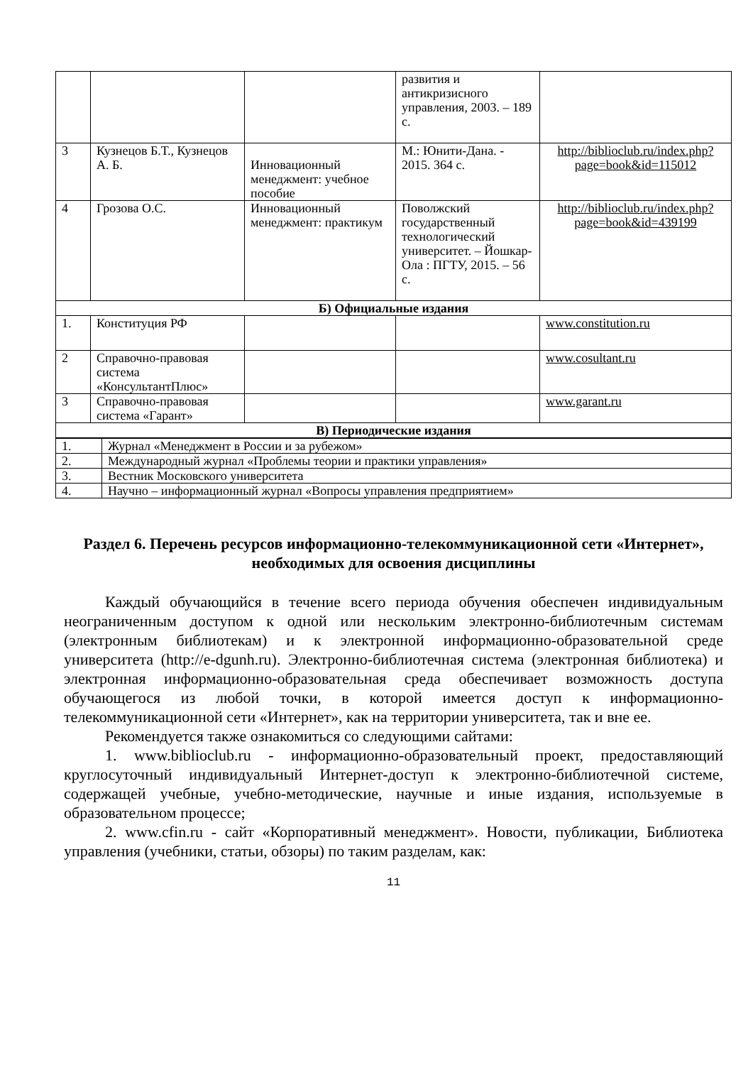| | | | развития и антикризисного управления, 2003. – 189 с. | |
| 3 | Кузнецов Б.Т., Кузнецов А. Б. | Инновационный менеджмент: учебное пособие | М.: Юнити-Дана. - 2015. 364 с. | http://biblioclub.ru/index.php?page=book&id=115012 |
| 4 | Грозова О.С. | Инновационный менеджмент: практикум | Поволжский государственный технологический университет. – Йошкар-Ола : ПГТУ, 2015. – 56 с. | http://biblioclub.ru/index.php?page=book&id=439199 |
| Б) Официальные издания | | | | |
| 1. | Конституция РФ | | | www.constitution.ru |
| 2 | Справочно-правовая система «КонсультантПлюс» | | | www.cosultant.ru |
| 3 | Справочно-правовая система «Гарант» | | | www.garant.ru |
| В) Периодические издания | | | | |
| 1. | Журнал «Менеджмент в России и за рубежом» |
| 2. | Международный журнал «Проблемы теории и практики управления» |
| 3. | Вестник Московского университета |
| 4. | Научно – информационный журнал «Вопросы управления предприятием» |
Раздел 6. Перечень ресурсов информационно-телекоммуникационной сети «Интернет», необходимых для освоения дисциплины
Каждый обучающийся в течение всего периода обучения обеспечен индивидуальным неограниченным доступом к одной или нескольким электронно-библиотечным системам (электронным библиотекам) и к электронной информационно-образовательной среде университета (http://e-dgunh.ru). Электронно-библиотечная система (электронная библиотека) и электронная информационно-образовательная среда обеспечивает возможность доступа обучающегося из любой точки, в которой имеется доступ к информационно-телекоммуникационной сети «Интернет», как на территории университета, так и вне ее.
Рекомендуется также ознакомиться со следующими сайтами:
1. www.biblioclub.ru - информационно-образовательный проект, предоставляющий круглосуточный индивидуальный Интернет-доступ к электронно-библиотечной системе, содержащей учебные, учебно-методические, научные и иные издания, используемые в образовательном процессе;
2. www.cfin.ru - сайт «Корпоративный менеджмент». Новости, публикации, Библиотека управления (учебники, статьи, обзоры) по таким разделам, как:
11